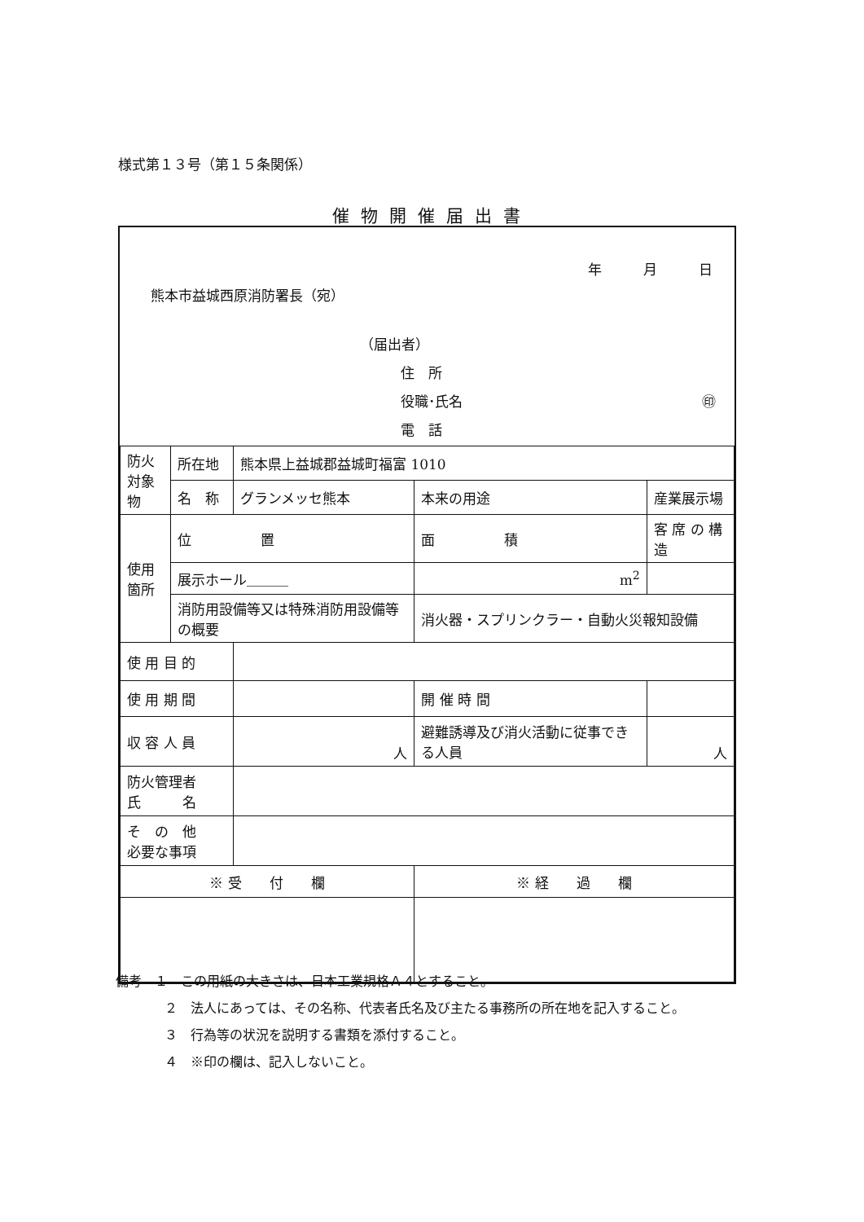様式第１３号（第１５条関係）
催物開催届出書
年　　　月　　　日
熊本市益城西原消防署長（宛）
（届出者）
住　所
役職･氏名 ㊞
電　話
| 防火 対象物 | 所在地 | 熊本県上益城郡益城町福富 1010 | | | |
| | 名 称 | グランメッセ熊本 | | 本来の用途 | 産業展示場 |
| 使用箇所 | 位 置 | | 面 積 | | 客 席 の 構 造 |
| | 展示ホール＿＿＿ | | m<sup>2</sup> | | |
| | 消防用設備等又は特殊消防用設備等の概要 | | 消火器・スプリンクラー・自動火災報知設備 | | |
| 使 用 目 的 | | | | | |
| 使 用 期 間 | | | | 開 催 時 間 | |
| 収 容 人 員 | | 人 | | 避難誘導及び消火活動に従事できる人員 | 人 |
| 防火管理者 氏 名 | | | | | |
| そ の 他 必要な事項 | | | | | |
| ※ 受 付 欄 | | | ※ 経 過 欄 | | |
備考　１　この用紙の大きさは、日本工業規格Ａ４とすること。
２　法人にあっては、その名称、代表者氏名及び主たる事務所の所在地を記入すること。
３　行為等の状況を説明する書類を添付すること。
４　※印の欄は、記入しないこと。